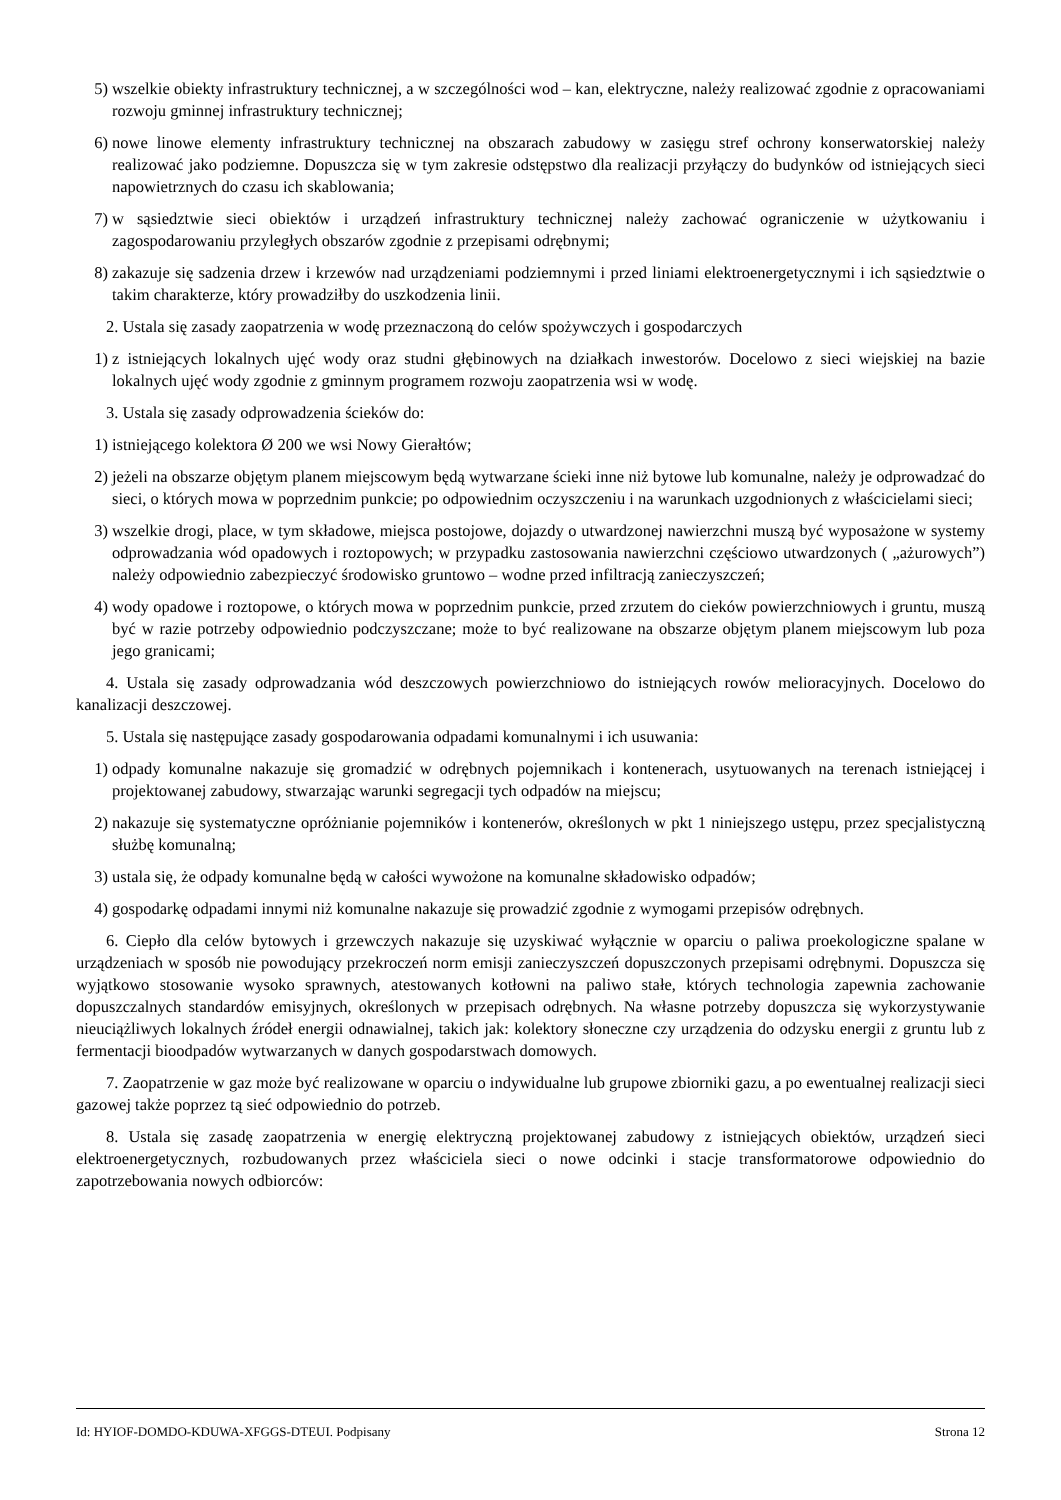5) wszelkie obiekty infrastruktury technicznej, a w szczególności wod – kan, elektryczne, należy realizować zgodnie z opracowaniami rozwoju gminnej infrastruktury technicznej;
6) nowe linowe elementy infrastruktury technicznej na obszarach zabudowy w zasięgu stref ochrony konserwatorskiej należy realizować jako podziemne. Dopuszcza się w tym zakresie odstępstwo dla realizacji przyłączy do budynków od istniejących sieci napowietrznych do czasu ich skablowania;
7) w sąsiedztwie sieci obiektów i urządzeń infrastruktury technicznej należy zachować ograniczenie w użytkowaniu i zagospodarowaniu przyległych obszarów zgodnie z przepisami odrębnymi;
8) zakazuje się sadzenia drzew i krzewów nad urządzeniami podziemnymi i przed liniami elektroenergetycznymi i ich sąsiedztwie o takim charakterze, który prowadziłby do uszkodzenia linii.
2. Ustala się zasady zaopatrzenia w wodę przeznaczoną do celów spożywczych i gospodarczych
1) z istniejących lokalnych ujęć wody oraz studni głębinowych na działkach inwestorów. Docelowo z sieci wiejskiej na bazie lokalnych ujęć wody zgodnie z gminnym programem rozwoju zaopatrzenia wsi w wodę.
3. Ustala się zasady odprowadzenia ścieków do:
1) istniejącego kolektora Ø 200 we wsi Nowy Gierałtów;
2) jeżeli na obszarze objętym planem miejscowym będą wytwarzane ścieki inne niż bytowe lub komunalne, należy je odprowadzać do sieci, o których mowa w poprzednim punkcie; po odpowiednim oczyszczeniu i na warunkach uzgodnionych z właścicielami sieci;
3) wszelkie drogi, place, w tym składowe, miejsca postojowe, dojazdy o utwardzonej nawierzchni muszą być wyposażone w systemy odprowadzania wód opadowych i roztopowych; w przypadku zastosowania nawierzchni częściowo utwardzonych ( „ażurowych”) należy odpowiednio zabezpieczyć środowisko gruntowo – wodne przed infiltracją zanieczyszczeń;
4) wody opadowe i roztopowe, o których mowa w poprzednim punkcie, przed zrzutem do cieków powierzchniowych i gruntu, muszą być w razie potrzeby odpowiednio podczyszczane; może to być realizowane na obszarze objętym planem miejscowym lub poza jego granicami;
4. Ustala się zasady odprowadzania wód deszczowych powierzchniowo do istniejących rowów melioracyjnych. Docelowo do kanalizacji deszczowej.
5. Ustala się następujące zasady gospodarowania odpadami komunalnymi i ich usuwania:
1) odpady komunalne nakazuje się gromadzić w odrębnych pojemnikach i kontenerach, usytuowanych na terenach istniejącej i projektowanej zabudowy, stwarzając warunki segregacji tych odpadów na miejscu;
2) nakazuje się systematyczne opróżnianie pojemników i kontenerów, określonych w pkt 1 niniejszego ustępu, przez specjalistyczną służbę komunalną;
3) ustala się, że odpady komunalne będą w całości wywożone na komunalne składowisko odpadów;
4) gospodarkę odpadami innymi niż komunalne nakazuje się prowadzić zgodnie z wymogami przepisów odrębnych.
6. Ciepło dla celów bytowych i grzewczych nakazuje się uzyskiwać wyłącznie w oparciu o paliwa proekologiczne spalane w urządzeniach w sposób nie powodujący przekroczeń norm emisji zanieczyszczeń dopuszczonych przepisami odrębnymi. Dopuszcza się wyjątkowo stosowanie wysoko sprawnych, atestowanych kotłowni na paliwo stałe, których technologia zapewnia zachowanie dopuszczalnych standardów emisyjnych, określonych w przepisach odrębnych. Na własne potrzeby dopuszcza się wykorzystywanie nieuciążliwych lokalnych źródeł energii odnawialnej, takich jak: kolektory słoneczne czy urządzenia do odzysku energii z gruntu lub z fermentacji bioodpadów wytwarzanych w danych gospodarstwach domowych.
7. Zaopatrzenie w gaz może być realizowane w oparciu o indywidualne lub grupowe zbiorniki gazu, a po ewentualnej realizacji sieci gazowej także poprzez tą sieć odpowiednio do potrzeb.
8. Ustala się zasadę zaopatrzenia w energię elektryczną projektowanej zabudowy z istniejących obiektów, urządzeń sieci elektroenergetycznych, rozbudowanych przez właściciela sieci o nowe odcinki i stacje transformatorowe odpowiednio do zapotrzebowania nowych odbiorców:
Id: HYIOF-DOMDO-KDUWA-XFGGS-DTEUI. Podpisany Strona 12